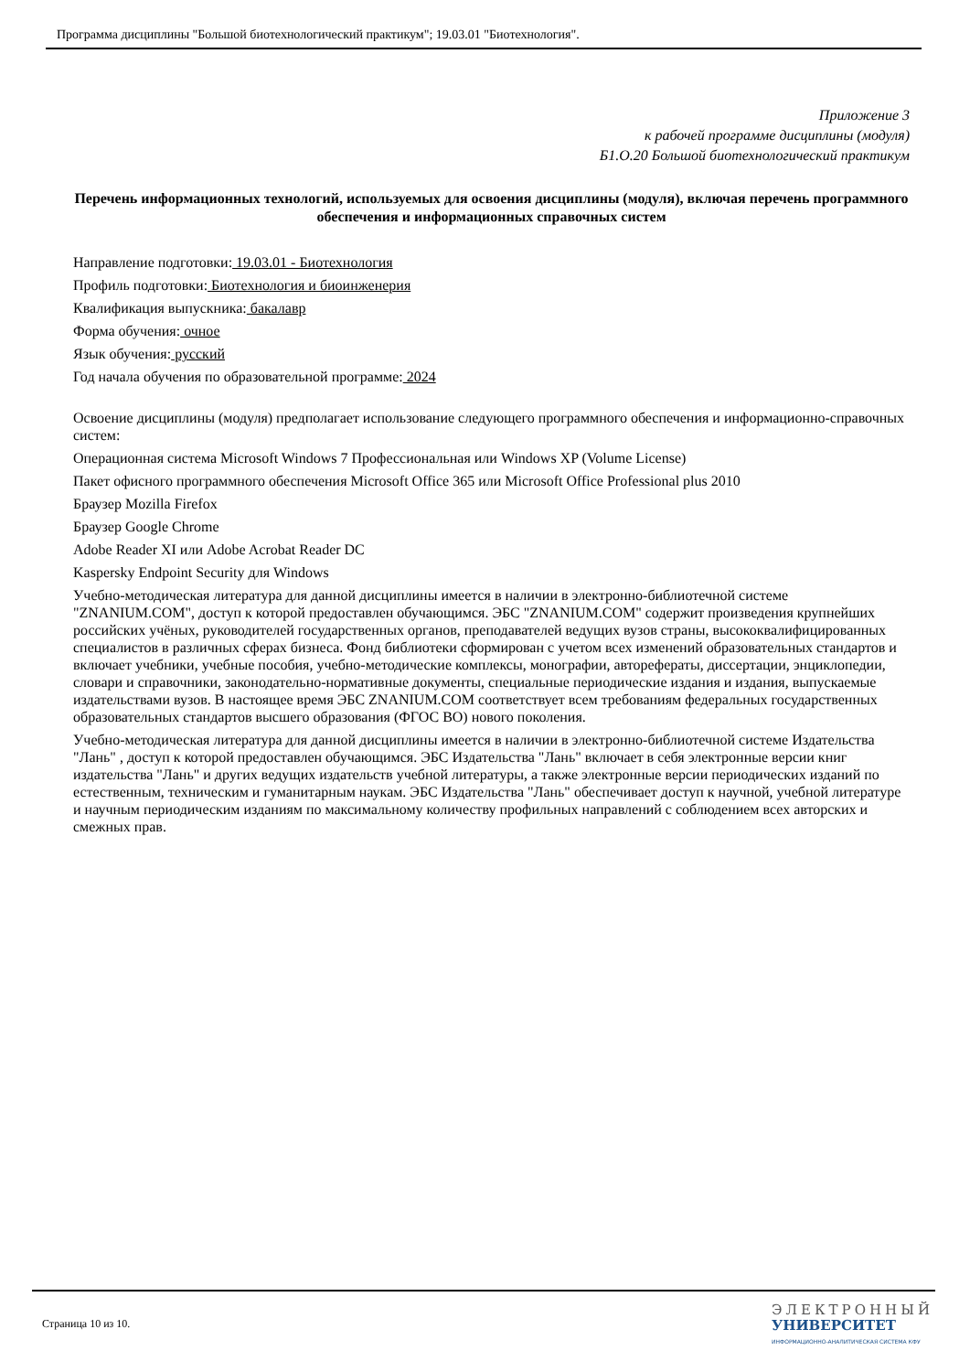Программа дисциплины "Большой биотехнологический практикум"; 19.03.01 "Биотехнология".
Приложение 3
к рабочей программе дисциплины (модуля)
Б1.О.20 Большой биотехнологический практикум
Перечень информационных технологий, используемых для освоения дисциплины (модуля), включая перечень программного обеспечения и информационных справочных систем
Направление подготовки: 19.03.01 - Биотехнология
Профиль подготовки: Биотехнология и биоинженерия
Квалификация выпускника: бакалавр
Форма обучения: очное
Язык обучения: русский
Год начала обучения по образовательной программе: 2024
Освоение дисциплины (модуля) предполагает использование следующего программного обеспечения и информационно-справочных систем:
Операционная система Microsoft Windows 7 Профессиональная или Windows XP (Volume License)
Пакет офисного программного обеспечения Microsoft Office 365 или Microsoft Office Professional plus 2010
Браузер Mozilla Firefox
Браузер Google Chrome
Adobe Reader XI или Adobe Acrobat Reader DC
Kaspersky Endpoint Security для Windows
Учебно-методическая литература для данной дисциплины имеется в наличии в электронно-библиотечной системе "ZNANIUM.COM", доступ к которой предоставлен обучающимся. ЭБС "ZNANIUM.COM" содержит произведения крупнейших российских учёных, руководителей государственных органов, преподавателей ведущих вузов страны, высококвалифицированных специалистов в различных сферах бизнеса. Фонд библиотеки сформирован с учетом всех изменений образовательных стандартов и включает учебники, учебные пособия, учебно-методические комплексы, монографии, авторефераты, диссертации, энциклопедии, словари и справочники, законодательно-нормативные документы, специальные периодические издания и издания, выпускаемые издательствами вузов. В настоящее время ЭБС ZNANIUM.COM соответствует всем требованиям федеральных государственных образовательных стандартов высшего образования (ФГОС ВО) нового поколения.
Учебно-методическая литература для данной дисциплины имеется в наличии в электронно-библиотечной системе Издательства "Лань" , доступ к которой предоставлен обучающимся. ЭБС Издательства "Лань" включает в себя электронные версии книг издательства "Лань" и других ведущих издательств учебной литературы, а также электронные версии периодических изданий по естественным, техническим и гуманитарным наукам. ЭБС Издательства "Лань" обеспечивает доступ к научной, учебной литературе и научным периодическим изданиям по максимальному количеству профильных направлений с соблюдением всех авторских и смежных прав.
Страница 10 из 10.
ЭЛЕКТРОННЫЙ
УНИВЕРСИТЕТ
ИНФОРМАЦИОННО-АНАЛИТИЧЕСКАЯ СИСТЕМА КФУ